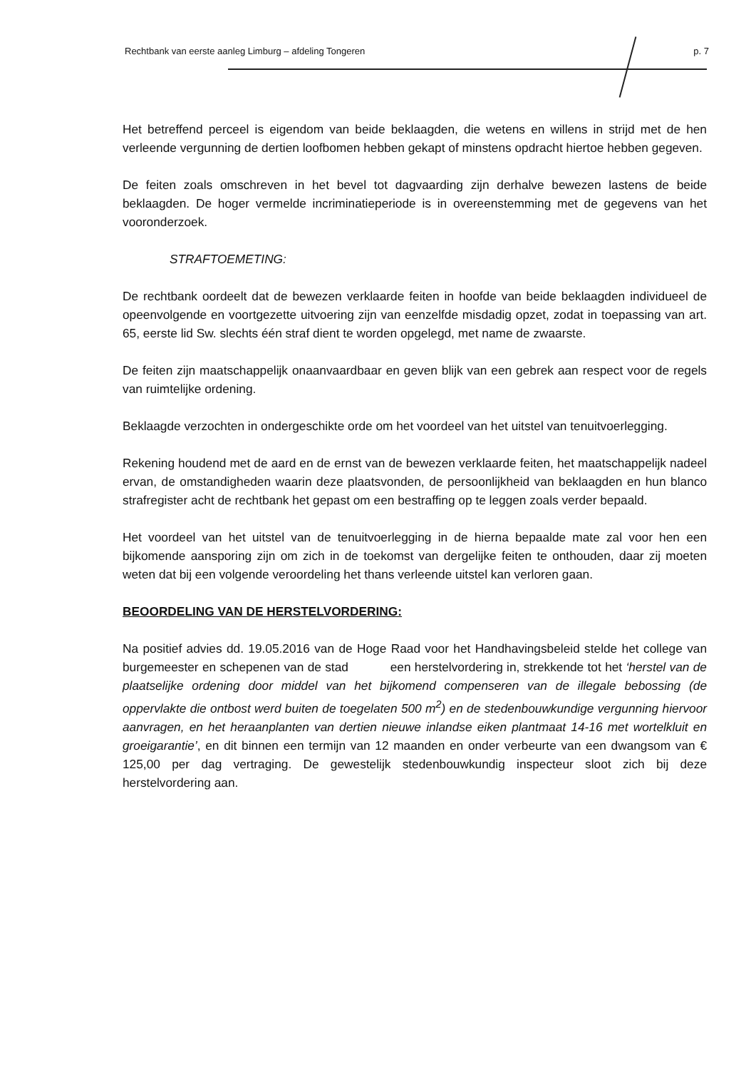Rechtbank van eerste aanleg Limburg – afdeling Tongeren p. 7
Het betreffend perceel is eigendom van beide beklaagden, die wetens en willens in strijd met de hen verleende vergunning de dertien loofbomen hebben gekapt of minstens opdracht hiertoe hebben gegeven.
De feiten zoals omschreven in het bevel tot dagvaarding zijn derhalve bewezen lastens de beide beklaagden. De hoger vermelde incriminatieperiode is in overeenstemming met de gegevens van het vooronderzoek.
STRAFTOEMETING:
De rechtbank oordeelt dat de bewezen verklaarde feiten in hoofde van beide beklaagden individueel de opeenvolgende en voortgezette uitvoering zijn van eenzelfde misdadig opzet, zodat in toepassing van art. 65, eerste lid Sw. slechts één straf dient te worden opgelegd, met name de zwaarste.
De feiten zijn maatschappelijk onaanvaardbaar en geven blijk van een gebrek aan respect voor de regels van ruimtelijke ordening.
Beklaagde verzochten in ondergeschikte orde om het voordeel van het uitstel van tenuitvoerlegging.
Rekening houdend met de aard en de ernst van de bewezen verklaarde feiten, het maatschappelijk nadeel ervan, de omstandigheden waarin deze plaatsvonden, de persoonlijkheid van beklaagden en hun blanco strafregister acht de rechtbank het gepast om een bestraffing op te leggen zoals verder bepaald.
Het voordeel van het uitstel van de tenuitvoerlegging in de hierna bepaalde mate zal voor hen een bijkomende aansporing zijn om zich in de toekomst van dergelijke feiten te onthouden, daar zij moeten weten dat bij een volgende veroordeling het thans verleende uitstel kan verloren gaan.
BEOORDELING VAN DE HERSTELVORDERING:
Na positief advies dd. 19.05.2016 van de Hoge Raad voor het Handhavingsbeleid stelde het college van burgemeester en schepenen van de stad een herstelvordering in, strekkende tot het ‘herstel van de plaatselijke ordening door middel van het bijkomend compenseren van de illegale bebossing (de oppervlakte die ontbost werd buiten de toegelaten 500 m<sup>2</sup>) en de stedenbouwkundige vergunning hiervoor aanvragen, en het heraanplanten van dertien nieuwe inlandse eiken plantmaat 14-16 met wortelkluit en groeigarantie’, en dit binnen een termijn van 12 maanden en onder verbeurte van een dwangsom van € 125,00 per dag vertraging. De gewestelijk stedenbouwkundig inspecteur sloot zich bij deze herstelvordering aan.